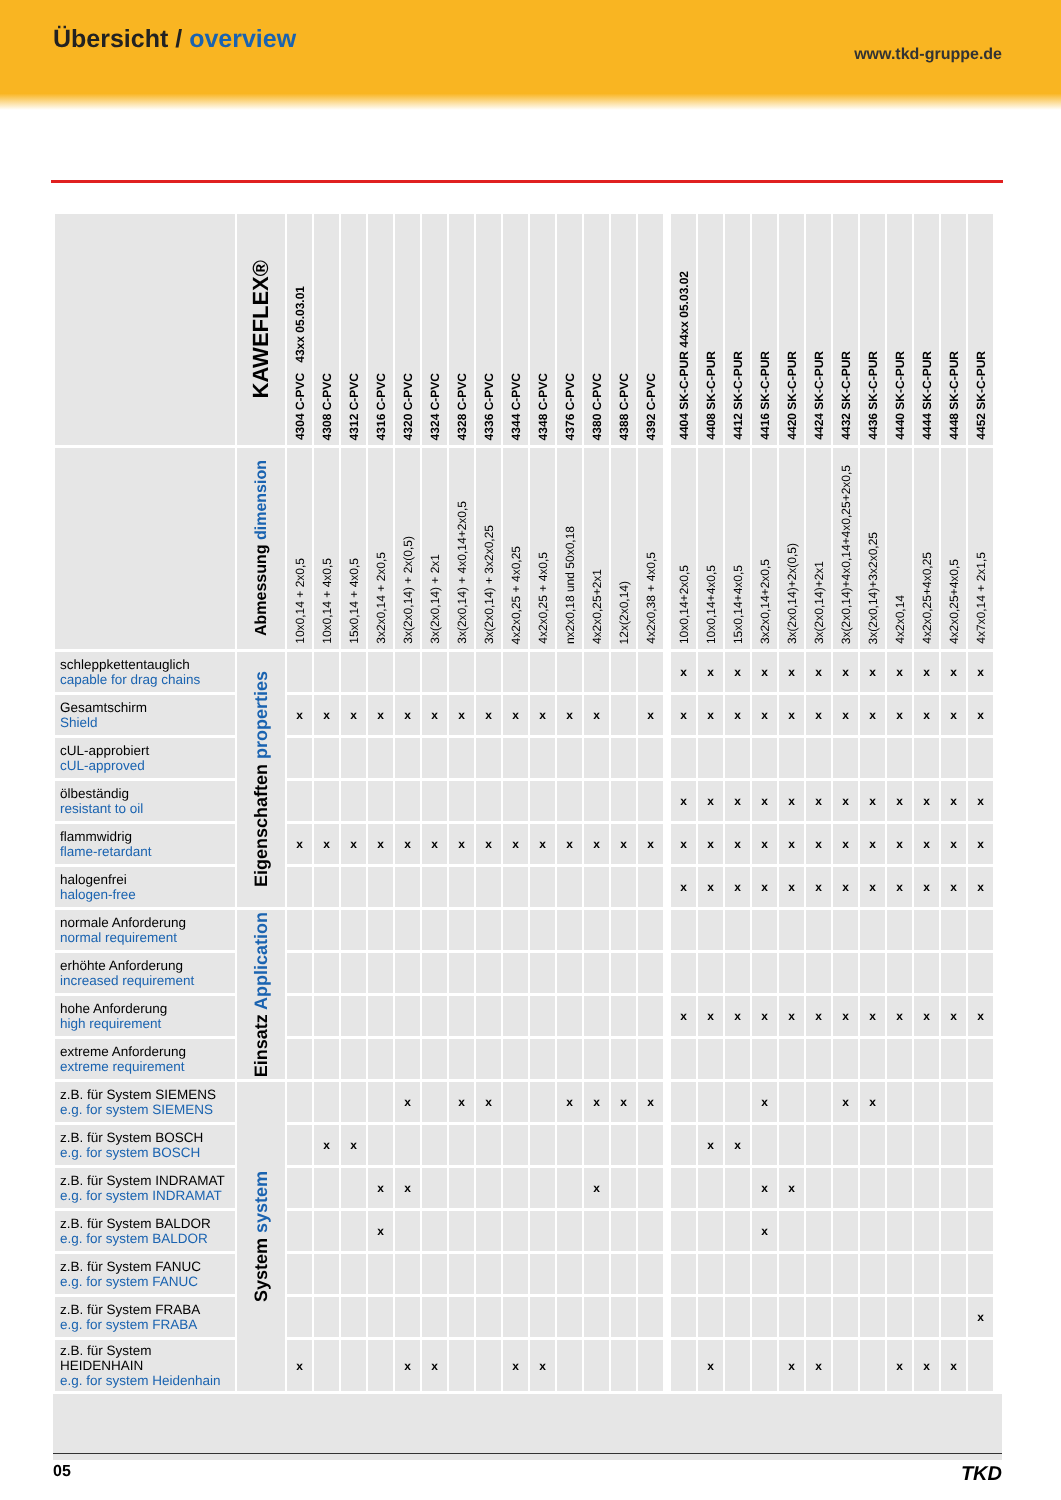Übersicht / overview
www.tkd-gruppe.de
| | KAWEFLEX® | 4304 C-PVC 43xx 05.03.01 | 4308 C-PVC | 4312 C-PVC | 4316 C-PVC | 4320 C-PVC | 4324 C-PVC | 4328 C-PVC | 4336 C-PVC | 4344 C-PVC | 4348 C-PVC | 4376 C-PVC | 4380 C-PVC | 4388 C-PVC | 4392 C-PVC | | | | 4404 SK-C-PUR 44xx 05.03.02 | 4408 SK-C-PUR | 4412 SK-C-PUR | 4416 SK-C-PUR | 4420 SK-C-PUR | 4424 SK-C-PUR | 4432 SK-C-PUR | 4436 SK-C-PUR | 4440 SK-C-PUR | 4444 SK-C-PUR | 4448 SK-C-PUR | 4452 SK-C-PUR | | | | |
| | Abmessung dimension | 10x0,14 + 2x0,5 | 10x0,14 + 4x0,5 | 15x0,14 + 4x0,5 | 3x2x0,14 + 2x0,5 | 3x(2x0,14) + 2x(0,5) | 3x(2x0,14) + 2x1 | 3x(2x0,14) + 4x0,14+2x0,5 | 3x(2x0,14) + 3x2x0,25 | 4x2x0,25 + 4x0,25 | 4x2x0,25 + 4x0,5 | nx2x0,18 und 50x0,18 | 4x2x0,25+2x1 | 12x(2x0,14) | 4x2x0,38 + 4x0,5 | | | | 10x0,14+2x0,5 | 10x0,14+4x0,5 | 15x0,14+4x0,5 | 3x2x0,14+2x0,5 | 3x(2x0,14)+2x(0,5) | 3x(2x0,14)+2x1 | 3x(2x0,14)+4x0,14+4x0,25+2x0,5 | 3x(2x0,14)+3x2x0,25 | 4x2x0,14 | 4x2x0,25+4x0,25 | 4x2x0,25+4x0,5 | 4x7x0,14 + 2x1,5 | | | | |
| schleppkettentauglich capable for drag chains | Eigenschaften properties | | | | | | | | | | | | | | | | | | x | x | x | x | x | x | x | x | x | x | x | x | | | | |
| Gesamtschirm Shield | | x | x | x | x | x | x | x | x | x | x | x | x | | x | | | | x | x | x | x | x | x | x | x | x | x | x | x | | | | |
| cUL-approbiert cUL-approved | | | | | | | | | | | | | | | | | | | | | | | | | | | | | | | | | | |
| ölbeständig resistant to oil | | | | | | | | | | | | | | | | | | | x | x | x | x | x | x | x | x | x | x | x | x | | | | |
| flammwidrig flame-retardant | | x | x | x | x | x | x | x | x | x | x | x | x | x | x | | | | x | x | x | x | x | x | x | x | x | x | x | x | | | | |
| halogenfrei halogen-free | | | | | | | | | | | | | | | | | | | x | x | x | x | x | x | x | x | x | x | x | x | | | | |
| normale Anforderung normal requirement | Einsatz Application | | | | | | | | | | | | | | | | | | | | | | | | | | | | | | | | | |
| erhöhte Anforderung increased requirement | | | | | | | | | | | | | | | | | | | | | | | | | | | | | | | | | | |
| hohe Anforderung high requirement | | | | | | | | | | | | | | | | | | | x | x | x | x | x | x | x | x | x | x | x | x | | | | |
| extreme Anforderung extreme requirement | | | | | | | | | | | | | | | | | | | | | | | | | | | | | | | | | | |
| z.B. für System SIEMENS e.g. for system SIEMENS | System system | | | | | x | | x | x | | | x | x | x | x | | | | | | | x | | | x | x | | | | | | | | |
| z.B. für System BOSCH e.g. for system BOSCH | | | x | x | | | | | | | | | | | | | | | | x | x | | | | | | | | | | | | | |
| z.B. für System INDRAMAT e.g. for system INDRAMAT | | | | | x | x | | | | | | | x | | | | | | | | | x | x | | | | | | | | | | | |
| z.B. für System BALDOR e.g. for system BALDOR | | | | | x | | | | | | | | | | | | | | | | | x | | | | | | | | | | | | |
| z.B. für System FANUC e.g. for system FANUC | | | | | | | | | | | | | | | | | | | | | | | | | | | | | | | | | | |
| z.B. für System FRABA e.g. for system FRABA | | | | | | | | | | | | | | | | | | | | | | | | | | | | | | x | | | | |
| z.B. für System HEIDENHAIN e.g. for system Heidenhain | | x | | | | x | x | | | x | x | | | | | | | | | x | | | x | x | | | x | x | x | | | | | |
05 TKD